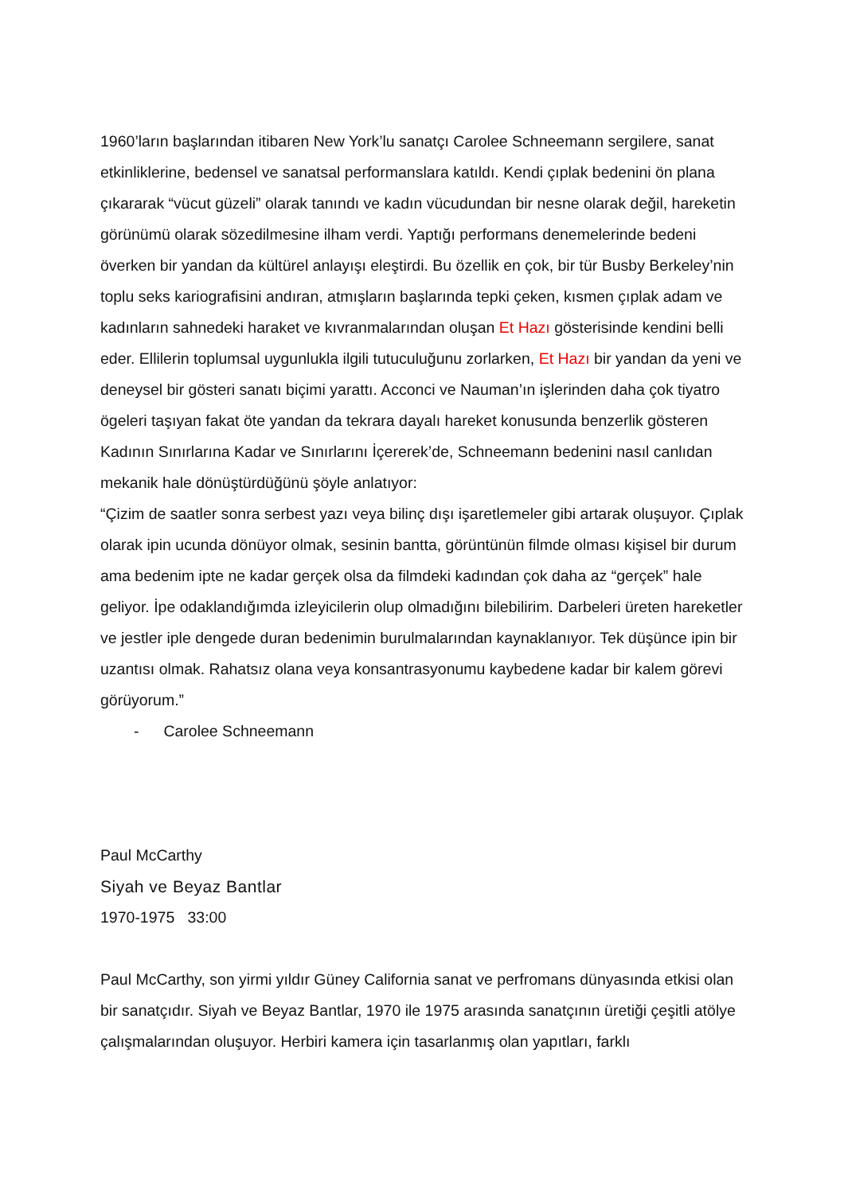1960’ların başlarından itibaren New York’lu sanatçı Carolee Schneemann sergilere, sanat etkinliklerine, bedensel ve sanatsal performanslara katıldı. Kendi çıplak bedenini ön plana çıkararak “vücut güzeli” olarak tanındı ve kadın vücudundan bir nesne olarak değil, hareketin görünümü olarak sözedilmesine ilham verdi. Yaptığı performans denemelerinde bedeni överken bir yandan da kültürel anlayışı eleştirdi. Bu özellik en çok, bir tür Busby Berkeley’nin toplu seks kariografisini andıran, atmışların başlarında tepki çeken, kısmen çıplak adam ve kadınların sahnedeki haraket ve kıvranmalarından oluşan Et Hazı gösterisinde kendini belli eder. Ellilerin toplumsal uygunlukla ilgili tutuculuğunu zorlarken, Et Hazı bir yandan da yeni ve deneysel bir gösteri sanatı biçimi yarattı. Acconci ve Nauman’ın işlerinden daha çok tiyatro ögeleri taşıyan fakat öte yandan da tekrara dayalı hareket konusunda benzerlik gösteren Kadının Sınırlarına Kadar ve Sınırlarını İçererek’de, Schneemann bedenini nasıl canlıdan mekanik hale dönüştürdüğünü şöyle anlatıyor:
“Çizim de saatler sonra serbest yazı veya bilinç dışı işaretlemeler gibi artarak oluşuyor. Çıplak olarak ipin ucunda dönüyor olmak, sesinin bantta, görüntünün filmde olması kişisel bir durum ama bedenim ipte ne kadar gerçek olsa da filmdeki kadından çok daha az “gerçek” hale geliyor. İpe odaklandığımda izleyicilerin olup olmadığını bilebilirim. Darbeleri üreten hareketler ve jestler iple dengede duran bedenimin burulmalarından kaynaklanıyor. Tek düşünce ipin bir uzantısı olmak. Rahatsız olana veya konsantrasyonumu kaybedene kadar bir kalem görevi görüyorum.”
- Carolee Schneemann
Paul McCarthy
Siyah ve Beyaz Bantlar
1970-1975 33:00
Paul McCarthy, son yirmi yıldır Güney California sanat ve perfromans dünyasında etkisi olan bir sanatçıdır. Siyah ve Beyaz Bantlar, 1970 ile 1975 arasında sanatçının üretiği çeşitli atölye çalışmalarından oluşuyor. Herbiri kamera için tasarlanmış olan yapıtları, farklı